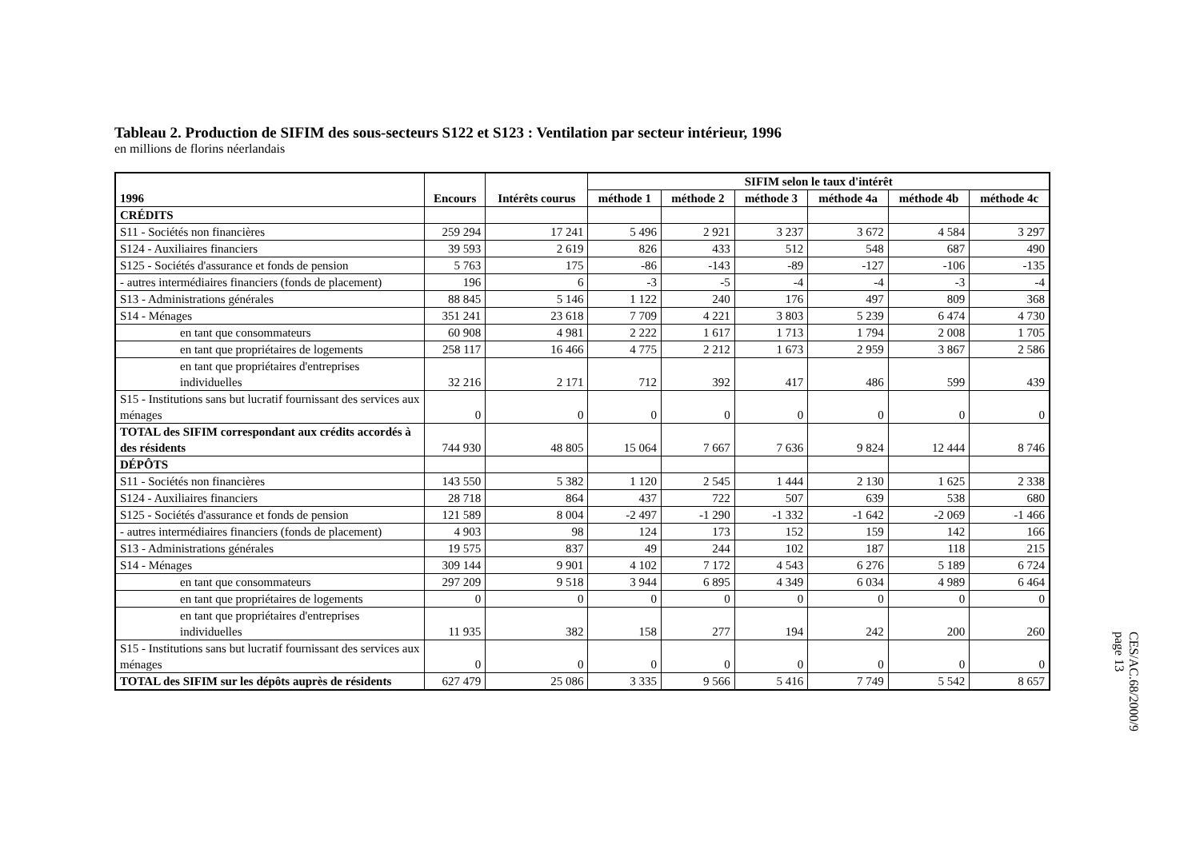Tableau 2. Production de SIFIM des sous-secteurs S122 et S123 : Ventilation par secteur intérieur, 1996
en millions de florins néerlandais
| 1996 | Encours | Intérêts courus | SIFIM selon le taux d'intérêt | | | | | |
| --- | --- | --- | --- | --- | --- | --- | --- | --- |
| | | | méthode 1 | méthode 2 | méthode 3 | méthode 4a | méthode 4b | méthode 4c |
| CRÉDITS | | | | | | | | |
| S11 - Sociétés non financières | 259 294 | 17 241 | 5 496 | 2 921 | 3 237 | 3 672 | 4 584 | 3 297 |
| S124 - Auxiliaires financiers | 39 593 | 2 619 | 826 | 433 | 512 | 548 | 687 | 490 |
| S125 - Sociétés d'assurance et fonds de pension | 5 763 | 175 | -86 | -143 | -89 | -127 | -106 | -135 |
| - autres intermédiaires financiers (fonds de placement) | 196 | 6 | -3 | -5 | -4 | -4 | -3 | -4 |
| S13 - Administrations générales | 88 845 | 5 146 | 1 122 | 240 | 176 | 497 | 809 | 368 |
| S14 - Ménages | 351 241 | 23 618 | 7 709 | 4 221 | 3 803 | 5 239 | 6 474 | 4 730 |
| en tant que consommateurs | 60 908 | 4 981 | 2 222 | 1 617 | 1 713 | 1 794 | 2 008 | 1 705 |
| en tant que propriétaires de logements | 258 117 | 16 466 | 4 775 | 2 212 | 1 673 | 2 959 | 3 867 | 2 586 |
| en tant que propriétaires d'entreprises individuelles | 32 216 | 2 171 | 712 | 392 | 417 | 486 | 599 | 439 |
| S15 - Institutions sans but lucratif fournissant des services aux ménages | 0 | 0 | 0 | 0 | 0 | 0 | 0 | 0 |
| TOTAL des SIFIM correspondant aux crédits accordés à des résidents | 744 930 | 48 805 | 15 064 | 7 667 | 7 636 | 9 824 | 12 444 | 8 746 |
| DÉPÔTS | | | | | | | | |
| S11 - Sociétés non financières | 143 550 | 5 382 | 1 120 | 2 545 | 1 444 | 2 130 | 1 625 | 2 338 |
| S124 - Auxiliaires financiers | 28 718 | 864 | 437 | 722 | 507 | 639 | 538 | 680 |
| S125 - Sociétés d'assurance et fonds de pension | 121 589 | 8 004 | -2 497 | -1 290 | -1 332 | -1 642 | -2 069 | -1 466 |
| - autres intermédiaires financiers (fonds de placement) | 4 903 | 98 | 124 | 173 | 152 | 159 | 142 | 166 |
| S13 - Administrations générales | 19 575 | 837 | 49 | 244 | 102 | 187 | 118 | 215 |
| S14 - Ménages | 309 144 | 9 901 | 4 102 | 7 172 | 4 543 | 6 276 | 5 189 | 6 724 |
| en tant que consommateurs | 297 209 | 9 518 | 3 944 | 6 895 | 4 349 | 6 034 | 4 989 | 6 464 |
| en tant que propriétaires de logements | 0 | 0 | 0 | 0 | 0 | 0 | 0 | 0 |
| en tant que propriétaires d'entreprises individuelles | 11 935 | 382 | 158 | 277 | 194 | 242 | 200 | 260 |
| S15 - Institutions sans but lucratif fournissant des services aux ménages | 0 | 0 | 0 | 0 | 0 | 0 | 0 | 0 |
| TOTAL des SIFIM sur les dépôts auprès de résidents | 627 479 | 25 086 | 3 335 | 9 566 | 5 416 | 7 749 | 5 542 | 8 657 |
CES/AC.68/2000/9
page 13